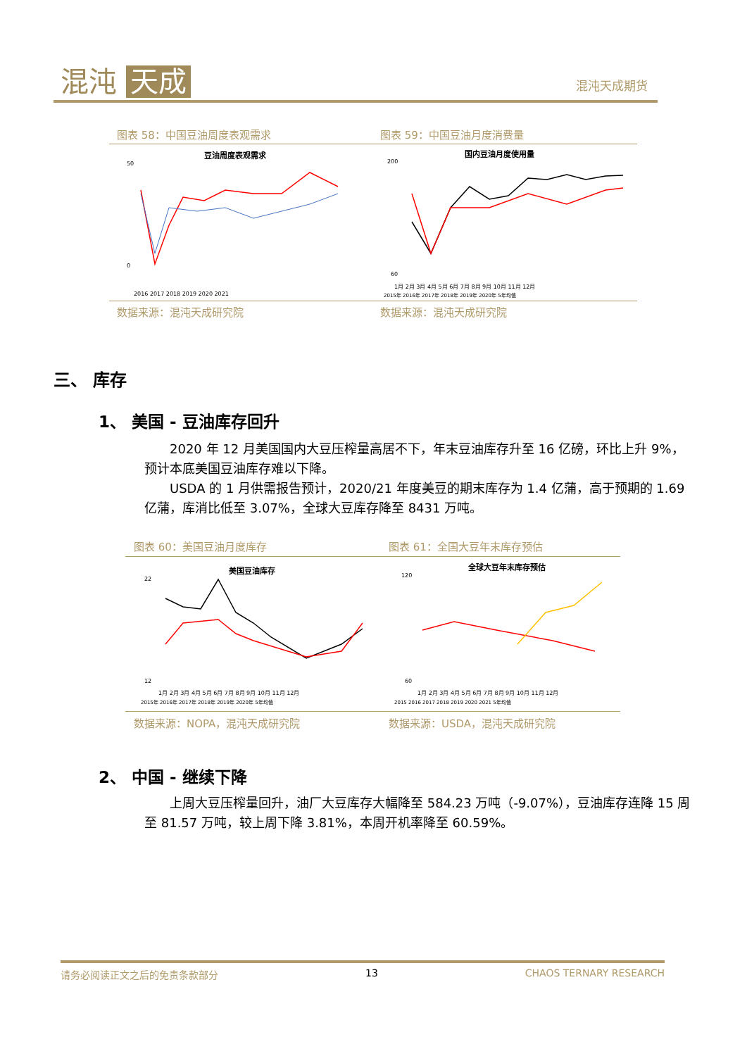混沌 天成 混沌天成期货
图表 58：中国豆油周度表观需求 图表 59：中国豆油月度消费量
豆油周度表观需求
50
0
2016 2017 2018 2019 2020 2021
国内豆油月度使用量
200
60
1月 2月 3月 4月 5月 6月 7月 8月 9月 10月 11月 12月
2015年 2016年 2017年 2018年 2019年 2020年 5年均值
数据来源：混沌天成研究院 数据来源：混沌天成研究院
三、 库存
1、 美国 - 豆油库存回升
  2020 年 12 月美国国内大豆压榨量高居不下，年末豆油库存升至 16 亿磅，环比上升 9%，预计本底美国豆油库存难以下降。
  USDA 的 1 月供需报告预计，2020/21 年度美豆的期末库存为 1.4 亿蒲，高于预期的 1.69 亿蒲，库消比低至 3.07%，全球大豆库存降至 8431 万吨。
图表 60：美国豆油月度库存 图表 61：全国大豆年末库存预估
美国豆油库存
22
12
1月 2月 3月 4月 5月 6月 7月 8月 9月 10月 11月 12月
2015年 2016年 2017年 2018年 2019年 2020年 5年均值
全球大豆年末库存预估
120
60
1月 2月 3月 4月 5月 6月 7月 8月 9月 10月 11月 12月
2015 2016 2017 2018 2019 2020 2021 5年均值
数据来源：NOPA，混沌天成研究院 数据来源：USDA，混沌天成研究院
2、 中国 - 继续下降
  上周大豆压榨量回升，油厂大豆库存大幅降至 584.23 万吨（-9.07%），豆油库存连降 15 周至 81.57 万吨，较上周下降 3.81%，本周开机率降至 60.59%。
请务必阅读正文之后的免责条款部分 13 CHAOS TERNARY RESEARCH